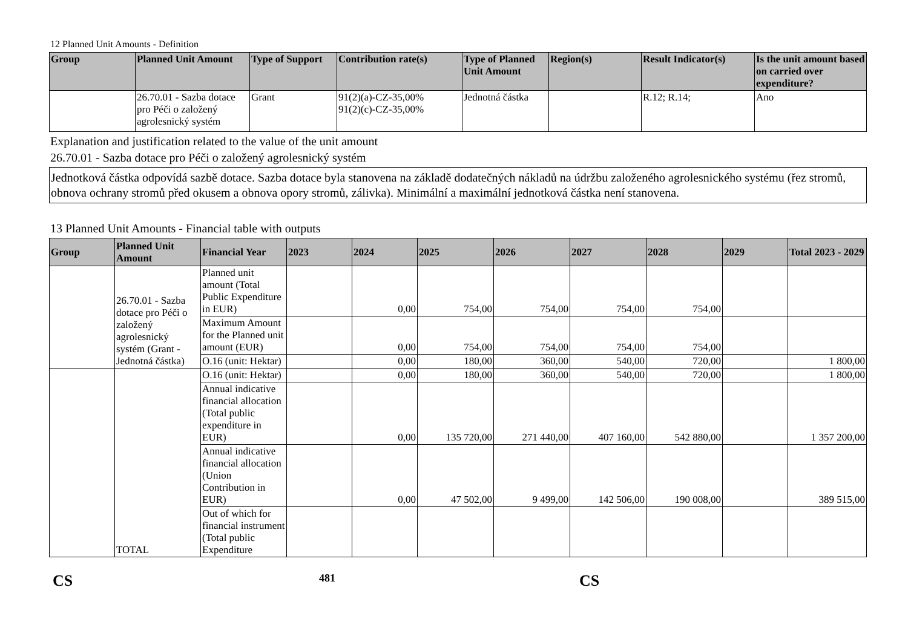12 Planned Unit Amounts - Definition
| Group | Planned Unit Amount | Type of Support | Contribution rate(s) | Type of Planned Unit Amount | Region(s) | Result Indicator(s) | Is the unit amount based on carried over expenditure? |
| --- | --- | --- | --- | --- | --- | --- | --- |
| | 26.70.01 - Sazba dotace pro Péči o založený agrolesnický systém | Grant | 91(2)(a)-CZ-35,00% 91(2)(c)-CZ-35,00% | Jednotná částka | | R.12; R.14; | Ano |
Explanation and justification related to the value of the unit amount
26.70.01 - Sazba dotace pro Péči o založený agrolesnický systém
Jednotková částka odpovídá sazbě dotace. Sazba dotace byla stanovena na základě dodatečných nákladů na údržbu založeného agrolesnického systému (řez stromů, obnova ochrany stromů před okusem a obnova opory stromů, zálivka). Minimální a maximální jednotková částka není stanovena.
13 Planned Unit Amounts - Financial table with outputs
| Group | Planned Unit Amount | Financial Year | 2023 | 2024 | 2025 | 2026 | 2027 | 2028 | 2029 | Total 2023 - 2029 |
| --- | --- | --- | --- | --- | --- | --- | --- | --- | --- | --- |
| | 26.70.01 - Sazba dotace pro Péči o založený agrolesnický systém (Grant - Jednotná částka) | Planned unit amount (Total Public Expenditure in EUR) | | 0,00 | 754,00 | 754,00 | 754,00 | 754,00 | | |
| | | Maximum Amount for the Planned unit amount (EUR) | | 0,00 | 754,00 | 754,00 | 754,00 | 754,00 | | |
| | | O.16 (unit: Hektar) | | 0,00 | 180,00 | 360,00 | 540,00 | 720,00 | | 1 800,00 |
| | TOTAL | O.16 (unit: Hektar) | | 0,00 | 180,00 | 360,00 | 540,00 | 720,00 | | 1 800,00 |
| | | Annual indicative financial allocation (Total public expenditure in EUR) | | 0,00 | 135 720,00 | 271 440,00 | 407 160,00 | 542 880,00 | | 1 357 200,00 |
| | | Annual indicative financial allocation (Union Contribution in EUR) | | 0,00 | 47 502,00 | 9 499,00 | 142 506,00 | 190 008,00 | | 389 515,00 |
| | | Out of which for financial instrument (Total public Expenditure | | | | | | | | |
CS 481 CS